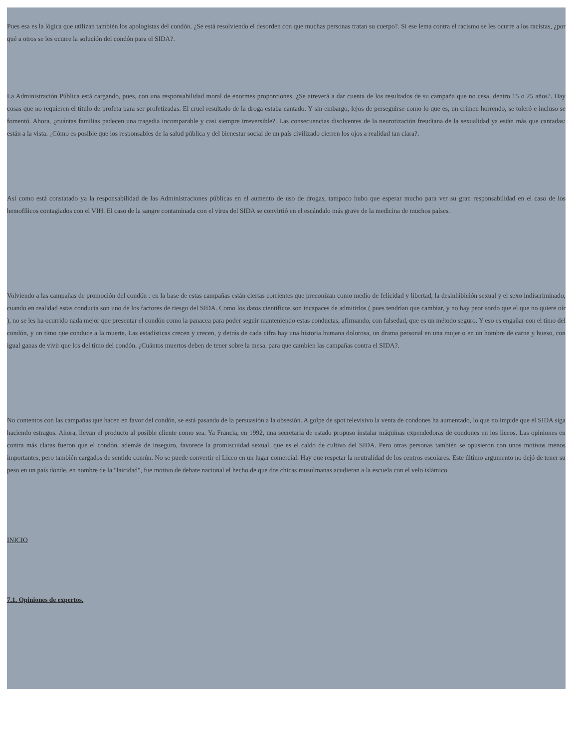Pues esa es la lógica que utilizan también los apologistas del condón. ¿Se está resolviendo el desorden con que muchas personas tratan su cuerpo?. Si ese lema contra el racismo se les ocurre a los racistas, ¿por qué a otros se les ocurre la solución del condón para el SIDA?.
La Administración Pública está cargando, pues, con una responsabilidad moral de enormes proporciones. ¿Se atreverá a dar cuenta de los resultados de su campaña que no cesa, dentro 15 o 25 años?. Hay cosas que no requieren el título de profeta para ser profetizadas. El cruel resultado de la droga estaba cantado. Y sin embargo, lejos de perseguirse como lo que es, un crimen horrendo, se toleró e incluso se fomentó. Ahora, ¿cuántas familias padecen una tragedia incomparable y casi siempre irreversible?. Las consecuencias disolventes de la neurotización freudiana de la sexualidad ya están más que cantadas: están a la vista. ¿Cómo es posible que los responsables de la salud pública y del bienestar social de un país civilizado cierren los ojos a realidad tan clara?.
Así como está constatado ya la responsabilidad de las Administraciones públicas en el aumento de uso de drogas, tampoco hubo que esperar mucho para ver su gran responsabilidad en el caso de los hemofílicos contagiados con el VIH. El caso de la sangre contaminada con el virus del SIDA se convirtió en el escándalo más grave de la medicina de muchos países.
Volviendo a las campañas de promoción del condón : en la base de estas campañas están ciertas corrientes que preconizan como medio de felicidad y libertad, la desinhibición sexual y el sexo indiscriminado, cuando en realidad estas conducta son uno de los factores de riesgo del SIDA. Como los datos científicos son incapaces de admitirlos ( pues tendrían que cambiar, y no hay peor sordo que el que no quiere oír ), no se les ha ocurrido nada mejor que presentar el condón como la panacea para poder seguir manteniendo estas conductas, afirmando, con falsedad, que es un método seguro. Y eso es engañar con el timo del condón, y un timo que conduce a la muerte. Las estadísticas crecen y crecen, y detrás de cada cifra hay una historia humana dolorosa, un drama personal en una mujer o en un hombre de carne y hueso, con igual ganas de vivir que los del timo del condón. ¿Cuántos muertos deben de tener sobre la mesa. para que cambien las campañas contra el SIDA?.
No contentos con las campañas que hacen en favor del condón, se está pasando de la persuasión a la obsesión. A golpe de spot televisivo la venta de condones ha aumentado, lo que no impide que el SIDA siga haciendo estragos. Ahora, llevan el producto al posible cliente como sea. Ya Francia, en 1992, una secretaria de estado propuso instalar máquinas expendedoras de condones en los liceos. Las opiniones en contra más claras fueron que el condón, además de inseguro, favorece la promiscuidad sexual, que es el caldo de cultivo del SIDA. Pero otras personas también se opusieron con unos motivos menos importantes, pero también cargados de sentido común. No se puede convertir el Liceo en un lugar comercial. Hay que respetar la neutralidad de los centros escolares. Este último argumento no dejó de tener su peso en un país donde, en nombre de la "laicidad", fue motivo de debate nacional el hecho de que dos chicas musulmanas acudieran a la escuela con el velo islámico.
INICIO
7.1. Opiniones de expertos.